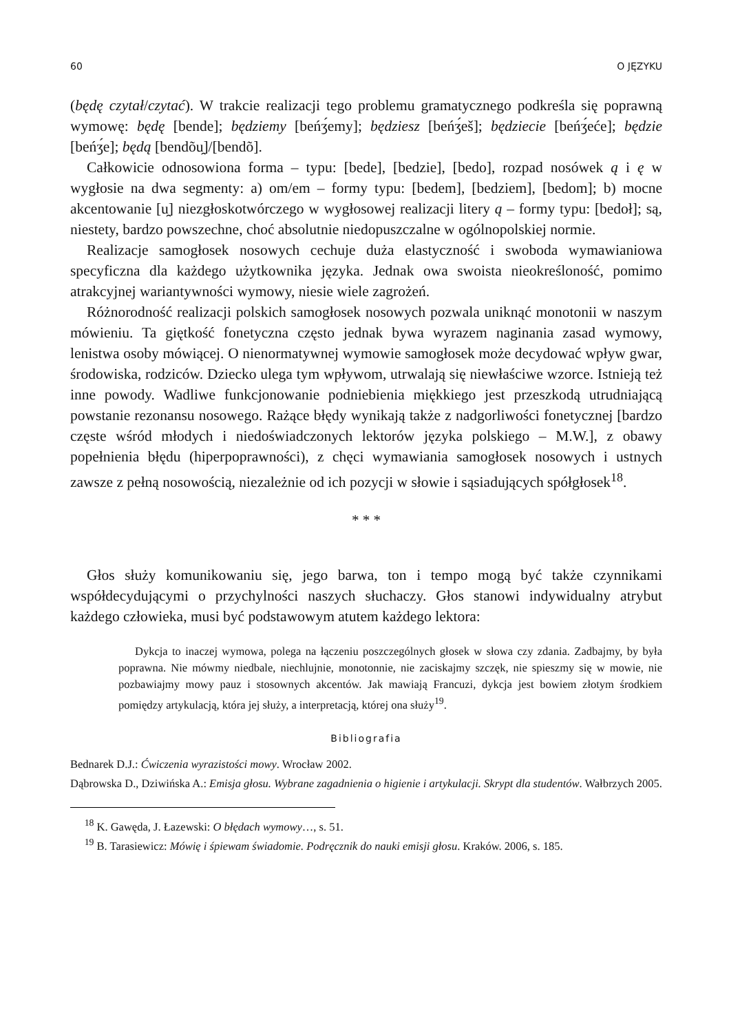60 O JĘZYKU
(będę czytał/czytać). W trakcie realizacji tego problemu gramatycznego podkreśla się poprawną wymowę: będę [bende]; będziemy [beńʒ́emy]; będziesz [beńʒ́eš]; bę­dziecie [beńʒ́eće]; będzie [beńʒ́e]; będą [bendõu̯]/[bendõ].
Całkowicie odnosowiona forma – typu: [bede], [bedzie], [bedo], rozpad nosówek ą i ę w wygłosie na dwa segmenty: a) om/em – formy typu: [bedem], [bedziem], [bedom]; b) mocne akcentowanie [u̯] niezgłoskotwórczego w wygłosowej realizacji litery ą – formy typu: [bedoł]; są, niestety, bardzo powszechne, choć absolutnie niedopuszczalne w ogólnopolskiej normie.
Realizacje samogłosek nosowych cechuje duża elastyczność i swoboda wymawia­niowa specyficzna dla każdego użytkownika języka. Jednak owa swoista nieokre­śloność, pomimo atrakcyjnej wariantywności wymowy, niesie wiele zagrożeń.
Różnorodność realizacji polskich samogłosek nosowych pozwala uniknąć mono­tonii w naszym mówieniu. Ta giętkość fonetyczna często jednak bywa wyrazem naginania zasad wymowy, lenistwa osoby mówiącej. O nienormatywnej wymowie samogłosek może decydować wpływ gwar, środowiska, rodziców. Dziecko ulega tym wpływom, utrwalają się niewłaściwe wzorce. Istnieją też inne powody. Wadli­we funkcjonowanie podniebienia miękkiego jest przeszkodą utrudniającą powstanie rezonansu nosowego. Rażące błędy wynikają także z nadgorliwości fonetycznej [bardzo częste wśród młodych i niedoświadczonych lektorów języka polskiego – M.W.], z obawy popełnienia błędu (hiperpoprawności), z chęci wymawiania samo­głosek nosowych i ustnych zawsze z pełną nosowością, niezależnie od ich pozycji w słowie i sąsiadujących spółgłosek<sup>18</sup>.
* * *
Głos służy komunikowaniu się, jego barwa, ton i tempo mogą być także czynni­kami współdecydującymi o przychylności naszych słuchaczy. Głos stanowi indywi­dualny atrybut każdego człowieka, musi być podstawowym atutem każdego lektora:
Dykcja to inaczej wymowa, polega na łączeniu poszczególnych głosek w słowa czy zdania. Zadbajmy, by była poprawna. Nie mówmy niedbale, niechlujnie, monotonnie, nie zaciskajmy szczęk, nie spieszmy się w mowie, nie pozbawiajmy mowy pauz i stosownych akcentów. Jak mawiają Francuzi, dykcja jest bowiem złotym środkiem pomiędzy artykulacją, która jej służy, a interpretacją, której ona służy<sup>19</sup>.
Bibliografia
Bednarek D.J.: Ćwiczenia wyrazistości mowy. Wrocław 2002.
Dąbrowska D., Dziwińska A.: Emisja głosu. Wybrane zagadnienia o higienie i artykulacji. Skrypt dla studentów. Wałbrzych 2005.
<sup>18</sup> K. Gawęda, J. Łazewski: O błędach wymowy…, s. 51.
<sup>19</sup> B. Tarasiewicz: Mówię i śpiewam świadomie. Podręcznik do nauki emisji głosu. Kraków. 2006, s. 185.